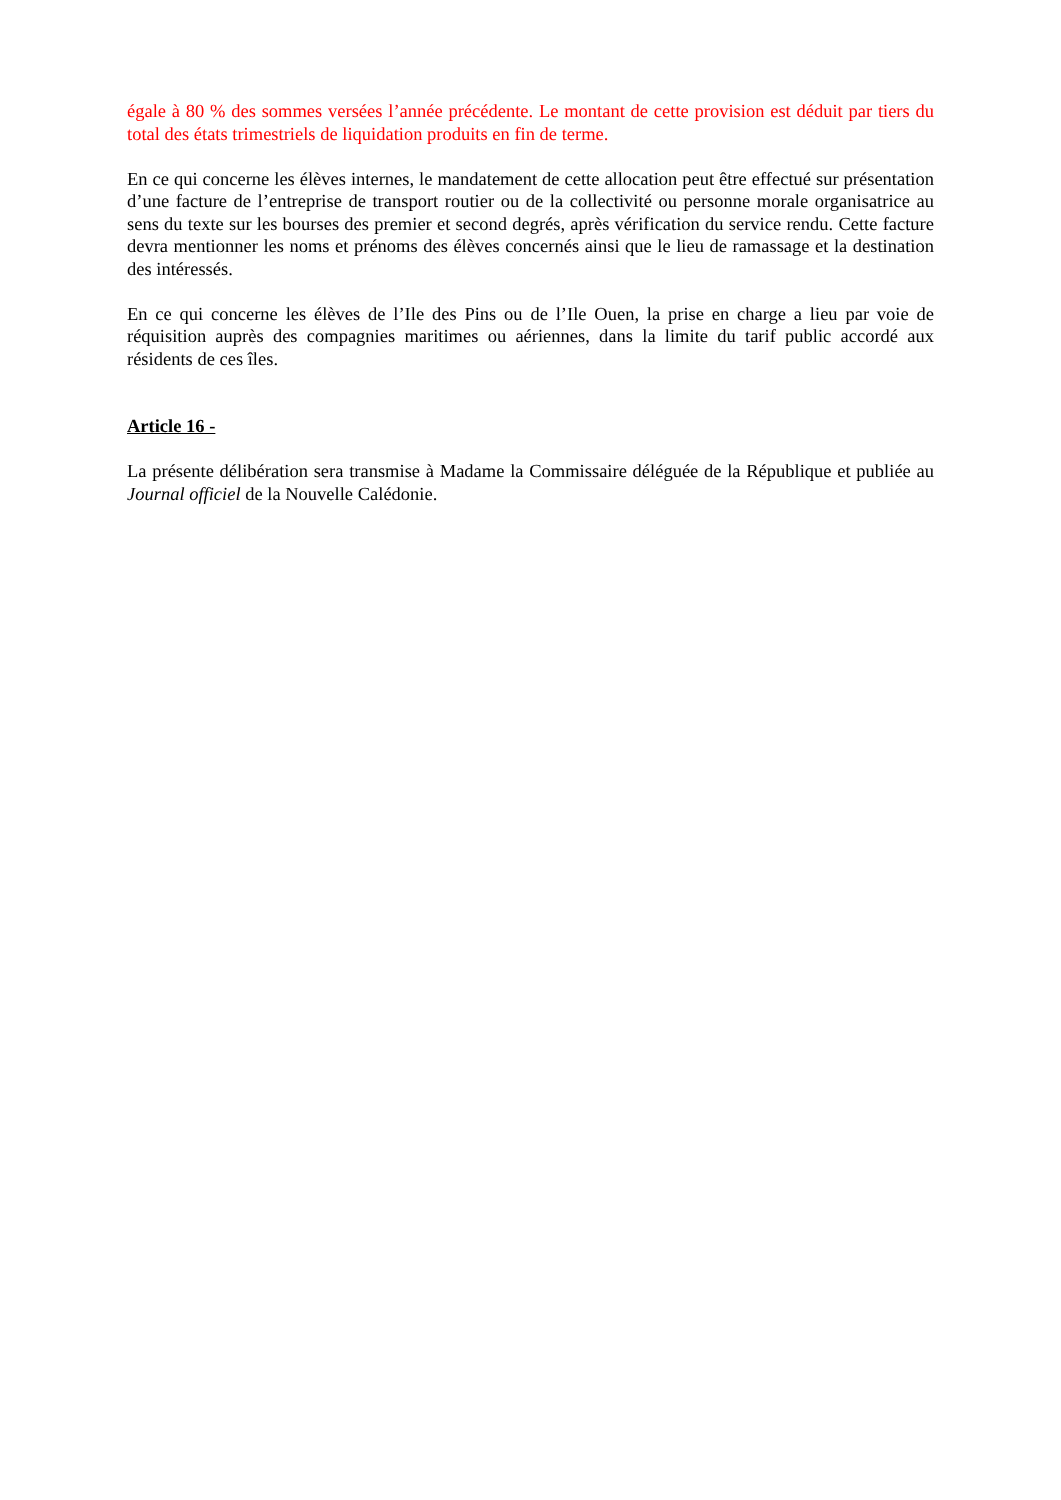égale à 80 % des sommes versées l’année précédente. Le montant de cette provision est déduit par tiers du total des états trimestriels de liquidation produits en fin de terme.
En ce qui concerne les élèves internes, le mandatement de cette allocation peut être effectué sur présentation d’une facture de l’entreprise de transport routier ou de la collectivité ou personne morale organisatrice au sens du texte sur les bourses des premier et second degrés, après vérification du service rendu. Cette facture devra mentionner les noms et prénoms des élèves concernés ainsi que le lieu de ramassage et la destination des intéressés.
En ce qui concerne les élèves de l’Ile des Pins ou de l’Ile Ouen, la prise en charge a lieu par voie de réquisition auprès des compagnies maritimes ou aériennes, dans la limite du tarif public accordé aux résidents de ces îles.
Article 16 -
La présente délibération sera transmise à Madame la Commissaire déléguée de la République et publiée au Journal officiel de la Nouvelle Calédonie.